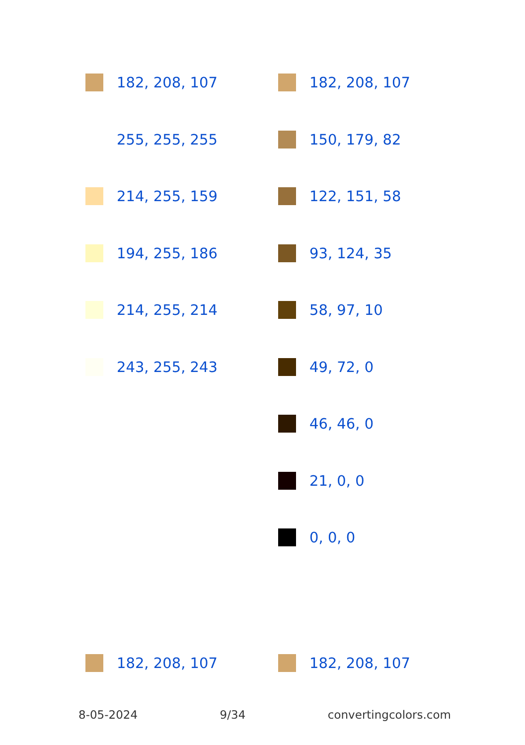182, 208, 107
255, 255, 255
214, 255, 159
194, 255, 186
214, 255, 214
243, 255, 243
182, 208, 107
150, 179, 82
122, 151, 58
93, 124, 35
58, 97, 10
49, 72, 0
46, 46, 0
21, 0, 0
0, 0, 0
182, 208, 107 182, 208, 107
8-05-2024 9/34 convertingcolors.com